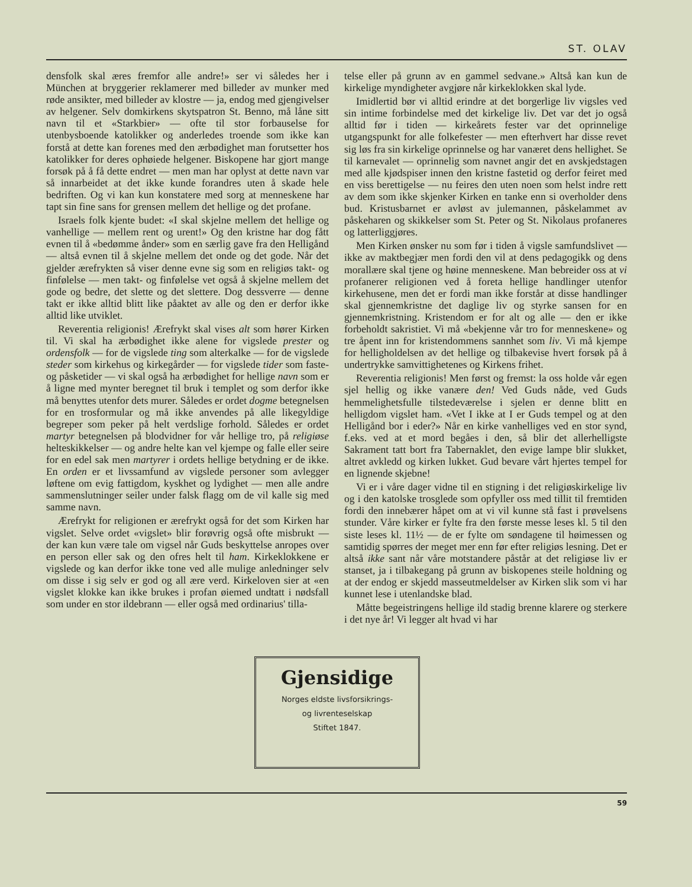ST. OLAV
densfolk skal æres fremfor alle andre!» ser vi således her i München at bryggerier reklamerer med billeder av munker med røde ansikter, med billeder av klostre — ja, endog med gjengivelser av helgener. Selv domkirkens skytspatron St. Benno, må låne sitt navn til et «Starkbier» — ofte til stor forbauselse for utenbysboende katolikker og anderledes troende som ikke kan forstå at dette kan forenes med den ærbødighet man forutsetter hos katolikker for deres ophøiede helgener. Biskopene har gjort mange forsøk på å få dette endret — men man har oplyst at dette navn var så innarbeidet at det ikke kunde forandres uten å skade hele bedriften. Og vi kan kun konstatere med sorg at menneskene har tapt sin fine sans for grensen mellem det hellige og det profane.
Israels folk kjente budet: «I skal skjelne mellem det hellige og vanhellige — mellem rent og urent!» Og den kristne har dog fått evnen til å «bedømme ånder» som en særlig gave fra den Helligånd — altså evnen til å skjelne mellem det onde og det gode. Når det gjelder ærefrykten så viser denne evne sig som en religiøs takt- og finfølelse — men takt- og finfølelse vet også å skjelne mellem det gode og bedre, det slette og det slettere. Dog dessverre — denne takt er ikke alltid blitt like påaktet av alle og den er derfor ikke alltid like utviklet.
Reverentia religionis! Ærefrykt skal vises alt som hører Kirken til. Vi skal ha ærbødighet ikke alene for vigslede prester og ordensfolk — for de vigslede ting som alterkalke — for de vigslede steder som kirkehus og kirkegårder — for vigslede tider som faste- og påsketider — vi skal også ha ærbødighet for hellige navn som er å ligne med mynter beregnet til bruk i templet og som derfor ikke må benyttes utenfor dets murer. Således er ordet dogme betegnelsen for en trosformular og må ikke anvendes på alle likegyldige begreper som peker på helt verdslige forhold. Således er ordet martyr betegnelsen på blodvidner for vår hellige tro, på religiøse helteskikkelser — og andre helte kan vel kjempe og falle eller seire for en edel sak men martyrer i ordets hellige betydning er de ikke. En orden er et livssamfund av vigslede personer som avlegger løftene om evig fattigdom, kyskhet og lydighet — men alle andre sammenslutninger seiler under falsk flagg om de vil kalle sig med samme navn.
Ærefrykt for religionen er ærefrykt også for det som Kirken har vigslet. Selve ordet «vigslet» blir forøvrig også ofte misbrukt — der kan kun være tale om vigsel når Guds beskyttelse anropes over en person eller sak og den ofres helt til ham. Kirkeklokkene er vigslede og kan derfor ikke tone ved alle mulige anledninger selv om disse i sig selv er god og all ære verd. Kirkeloven sier at «en vigslet klokke kan ikke brukes i profan øiemed undtatt i nødsfall som under en stor ildebrann — eller også med ordinarius' tilla-
telse eller på grunn av en gammel sedvane.» Altså kan kun de kirkelige myndigheter avgjøre når kirkeklokken skal lyde.
Imidlertid bør vi alltid erindre at det borgerlige liv vigsles ved sin intime forbindelse med det kirkelige liv. Det var det jo også alltid før i tiden — kirkeårets fester var det oprinnelige utgangspunkt for alle folkefester — men efterhvert har disse revet sig løs fra sin kirkelige oprinnelse og har vanæret dens hellighet. Se til karnevalet — oprinnelig som navnet angir det en avskjedstagen med alle kjødspiser innen den kristne fastetid og derfor feiret med en viss berettigelse — nu feires den uten noen som helst indre rett av dem som ikke skjenker Kirken en tanke enn si overholder dens bud. Kristusbarnet er avløst av julemannen, påskelammet av påskeharen og skikkelser som St. Peter og St. Nikolaus profaneres og latterliggjøres.
Men Kirken ønsker nu som før i tiden å vigsle samfundslivet — ikke av maktbegjær men fordi den vil at dens pedagogikk og dens morallære skal tjene og høine menneskene. Man bebreider oss at vi profanerer religionen ved å foreta hellige handlinger utenfor kirkehusene, men det er fordi man ikke forstår at disse handlinger skal gjennemkristne det daglige liv og styrke sansen for en gjennemkristning. Kristendom er for alt og alle — den er ikke forbeholdt sakristiet. Vi må «bekjenne vår tro for menneskene» og tre åpent inn for kristendommens sannhet som liv. Vi må kjempe for helligholdelsen av det hellige og tilbakevise hvert forsøk på å undertrykke samvittighetenes og Kirkens frihet.
Reverentia religionis! Men først og fremst: la oss holde vår egen sjel hellig og ikke vanære den! Ved Guds nåde, ved Guds hemmelighetsfulle tilstedeværelse i sjelen er denne blitt en helligdom vigslet ham. «Vet I ikke at I er Guds tempel og at den Helligånd bor i eder?» Når en kirke vanhelliges ved en stor synd, f.eks. ved at et mord begåes i den, så blir det allerhelligste Sakrament tatt bort fra Tabernaklet, den evige lampe blir slukket, altret avkledd og kirken lukket. Gud bevare vårt hjertes tempel for en lignende skjebne!
Vi er i våre dager vidne til en stigning i det religiøskirkelige liv og i den katolske trosglede som opfyller oss med tillit til fremtiden fordi den innebærer håpet om at vi vil kunne stå fast i prøvelsens stunder. Våre kirker er fylte fra den første messe leses kl. 5 til den siste leses kl. 11½ — de er fylte om søndagene til høimessen og samtidig spørres der meget mer enn før efter religiøs lesning. Det er altså ikke sant når våre motstandere påstår at det religiøse liv er stanset, ja i tilbakegang på grunn av biskopenes steile holdning og at der endog er skjedd masseutmeldelser av Kirken slik som vi har kunnet lese i utenlandske blad.
Måtte begeistringens hellige ild stadig brenne klarere og sterkere i det nye år! Vi legger alt hvad vi har
Gjensidige
Norges eldste livsforsikrings-
og livrenteselskap
Stiftet 1847.
59